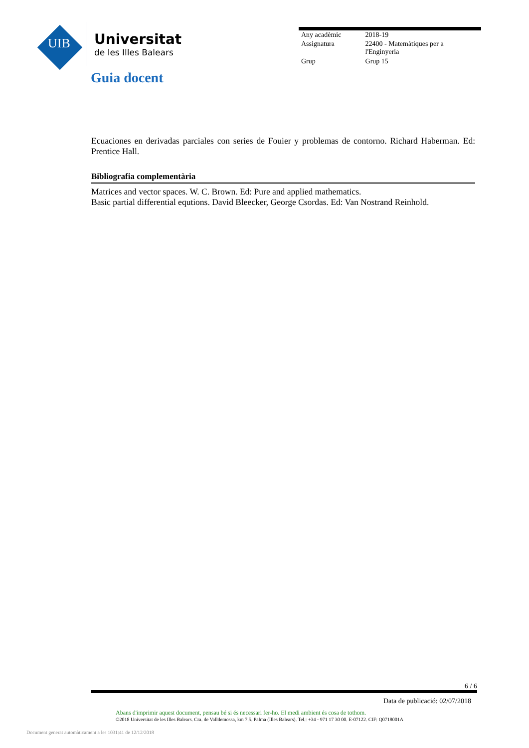UIB
Universitat
de les Illes Balears
| Any acadèmic | 2018-19 |
| Assignatura | 22400 - Matemàtiques per a l'Enginyeria |
| Grup | Grup 15 |
Guia docent
Ecuaciones en derivadas parciales con series de Fouier y problemas de contorno. Richard Haberman. Ed: Prentice Hall.
Bibliografia complementària
Matrices and vector spaces. W. C. Brown. Ed: Pure and applied mathematics.
Basic partial differential equtions. David Bleecker, George Csordas. Ed: Van Nostrand Reinhold.
6 / 6
Data de publicació: 02/07/2018
Abans d'imprimir aquest document, pensau bé si és necessari fer-ho. El medi ambient és cosa de tothom.
©2018 Universitat de les Illes Balears. Cra. de Valldemossa, km 7.5. Palma (Illes Balears). Tel.: +34 - 971 17 30 00. E-07122. CIF: Q0718001A
Document generat automàticament a les 1031:41 de 12/12/2018